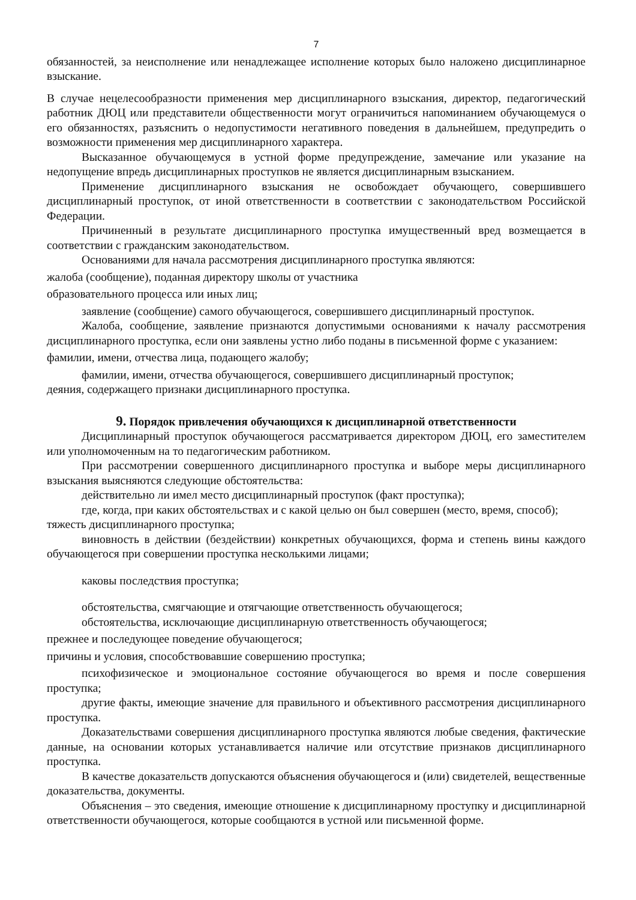7
обязанностей, за неисполнение или ненадлежащее исполнение которых было наложено дисциплинарное взыскание.
В случае нецелесообразности применения мер дисциплинарного взыскания, директор, педагогический работник ДЮЦ или представители общественности могут ограничиться напоминанием обучающемуся о его обязанностях, разъяснить о недопустимости негативного поведения в дальнейшем, предупредить о возможности применения мер дисциплинарного характера.
Высказанное обучающемуся в устной форме предупреждение, замечание или указание на недопущение впредь дисциплинарных проступков не является дисциплинарным взысканием.
Применение дисциплинарного взыскания не освобождает обучающего, совершившего дисциплинарный проступок, от иной ответственности в соответствии с законодательством Российской Федерации.
Причиненный в результате дисциплинарного проступка имущественный вред возмещается в соответствии с гражданским законодательством.
Основаниями для начала рассмотрения дисциплинарного проступка являются:
жалоба (сообщение), поданная директору школы от участника
образовательного процесса или иных лиц;
заявление (сообщение) самого обучающегося, совершившего дисциплинарный проступок.
Жалоба, сообщение, заявление признаются допустимыми основаниями к началу рассмотрения дисциплинарного проступка, если они заявлены устно либо поданы в письменной форме с указанием:
фамилии, имени, отчества лица, подающего жалобу;
фамилии, имени, отчества обучающегося, совершившего дисциплинарный проступок;
деяния, содержащего признаки дисциплинарного проступка.
9. Порядок привлечения обучающихся к дисциплинарной ответственности
Дисциплинарный проступок обучающегося рассматривается директором ДЮЦ, его заместителем или уполномоченным на то педагогическим работником.
При рассмотрении совершенного дисциплинарного проступка и выборе меры дисциплинарного взыскания выясняются следующие обстоятельства:
действительно ли имел место дисциплинарный проступок (факт проступка);
где, когда, при каких обстоятельствах и с какой целью он был совершен (место, время, способ);
тяжесть дисциплинарного проступка;
виновность в действии (бездействии) конкретных обучающихся, форма и степень вины каждого обучающегося при совершении проступка несколькими лицами;
каковы последствия проступка;
обстоятельства, смягчающие и отягчающие ответственность обучающегося;
обстоятельства, исключающие дисциплинарную ответственность обучающегося;
прежнее и последующее поведение обучающегося;
причины и условия, способствовавшие совершению проступка;
психофизическое и эмоциональное состояние обучающегося во время и после совершения проступка;
другие факты, имеющие значение для правильного и объективного рассмотрения дисциплинарного проступка.
Доказательствами совершения дисциплинарного проступка являются любые сведения, фактические данные, на основании которых устанавливается наличие или отсутствие признаков дисциплинарного проступка.
В качестве доказательств допускаются объяснения обучающегося и (или) свидетелей, вещественные доказательства, документы.
Объяснения – это сведения, имеющие отношение к дисциплинарному проступку и дисциплинарной ответственности обучающегося, которые сообщаются в устной или письменной форме.